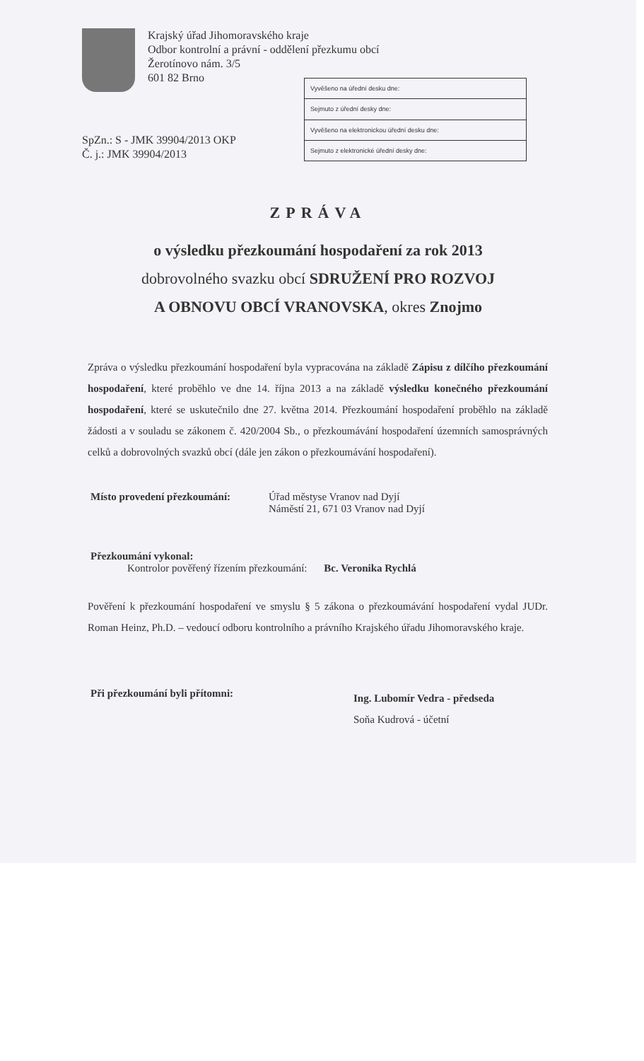Krajský úřad Jihomoravského kraje
Odbor kontrolní a právní - oddělení přezkumu obcí
Žerotínovo nám. 3/5
601 82 Brno
SpZn.: S - JMK 39904/2013 OKP
Č. j.: JMK 39904/2013
| Vyvěšeno na úřední desku dne: |
| Sejmuto z úřední desky dne: |
| Vyvěšeno na elektronickou úřední desku dne: |
| Sejmuto z elektronické úřední desky dne: |
ZPRÁVA
o výsledku přezkoumání hospodaření za rok 2013
dobrovolného svazku obcí SDRUŽENÍ PRO ROZVOJ
A OBNOVU OBCÍ VRANOVSKA, okres Znojmo
Zpráva o výsledku přezkoumání hospodaření byla vypracována na základě Zápisu z dílčího přezkoumání hospodaření, které proběhlo ve dne 14. října 2013 a na základě výsledku konečného přezkoumání hospodaření, které se uskutečnilo dne 27. května 2014. Přezkoumání hospodaření proběhlo na základě žádosti a v souladu se zákonem č. 420/2004 Sb., o přezkoumávání hospodaření územních samosprávných celků a dobrovolných svazků obcí (dále jen zákon o přezkoumávání hospodaření).
Místo provedení přezkoumání: Úřad městyse Vranov nad Dyjí
Náměstí 21, 671 03 Vranov nad Dyjí
Přezkoumání vykonal:
Kontrolor pověřený řízením přezkoumání: Bc. Veronika Rychlá
Pověření k přezkoumání hospodaření ve smyslu § 5 zákona o přezkoumávání hospodaření vydal JUDr. Roman Heinz, Ph.D. – vedoucí odboru kontrolního a právního Krajského úřadu Jihomoravského kraje.
Při přezkoumání byli přítomni:
Ing. Lubomír Vedra - předseda
Soňa Kudrová - účetní